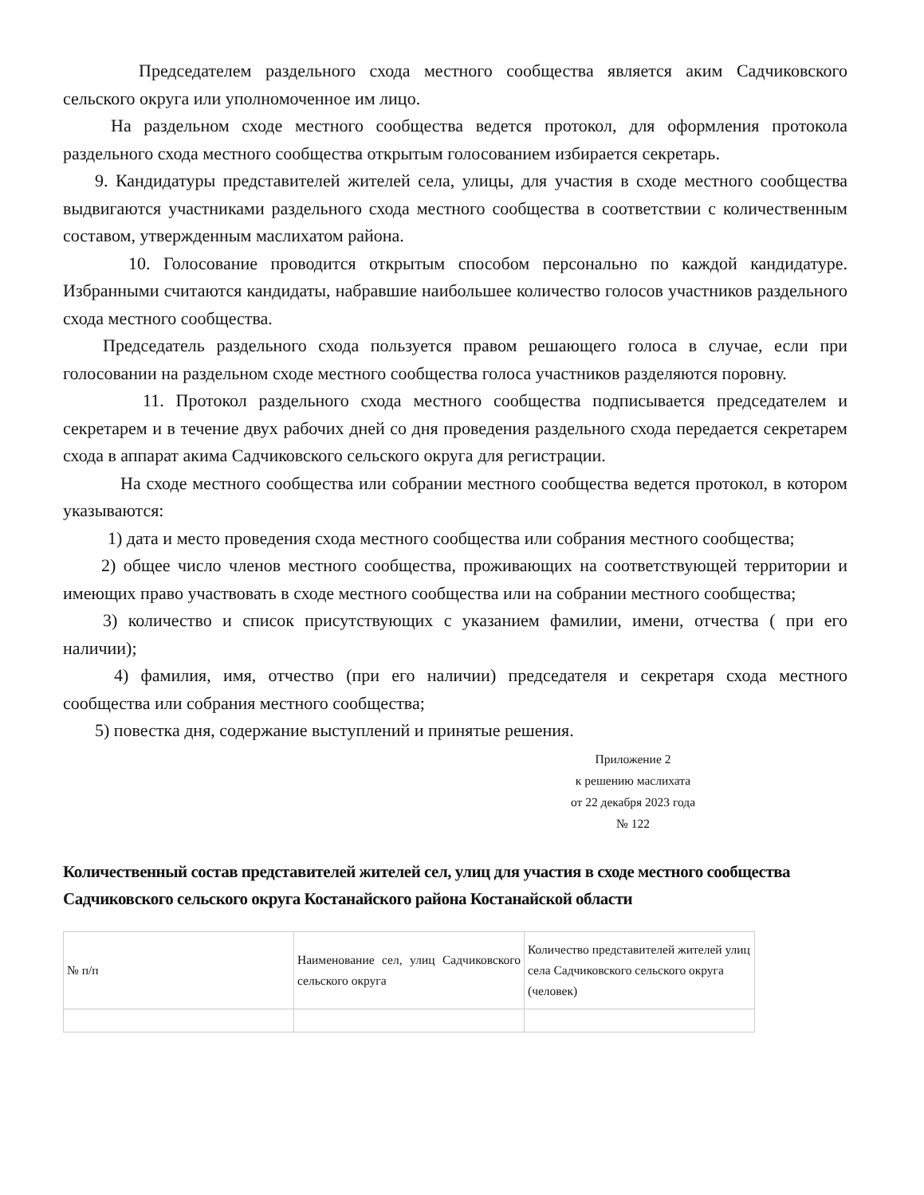Председателем раздельного схода местного сообщества является аким Садчиковского сельского округа или уполномоченное им лицо.
На раздельном сходе местного сообщества ведется протокол, для оформления протокола раздельного схода местного сообщества открытым голосованием избирается секретарь.
9. Кандидатуры представителей жителей села, улицы, для участия в сходе местного сообщества выдвигаются участниками раздельного схода местного сообщества в соответствии с количественным составом, утвержденным маслихатом района.
10. Голосование проводится открытым способом персонально по каждой кандидатуре. Избранными считаются кандидаты, набравшие наибольшее количество голосов участников раздельного схода местного сообщества.
Председатель раздельного схода пользуется правом решающего голоса в случае, если при голосовании на раздельном сходе местного сообщества голоса участников разделяются поровну.
11. Протокол раздельного схода местного сообщества подписывается председателем и секретарем и в течение двух рабочих дней со дня проведения раздельного схода передается секретарем схода в аппарат акима Садчиковского сельского округа для регистрации.
На сходе местного сообщества или собрании местного сообщества ведется протокол, в котором указываются:
1) дата и место проведения схода местного сообщества или собрания местного сообщества;
2) общее число членов местного сообщества, проживающих на соответствующей территории и имеющих право участвовать в сходе местного сообщества или на собрании местного сообщества;
3) количество и список присутствующих с указанием фамилии, имени, отчества ( при его наличии);
4) фамилия, имя, отчество (при его наличии) председателя и секретаря схода местного сообщества или собрания местного сообщества;
5) повестка дня, содержание выступлений и принятые решения.
Приложение 2
к решению маслихата
от 22 декабря 2023 года
№ 122
Количественный состав представителей жителей сел, улиц для участия в сходе местного сообщества Садчиковского сельского округа Костанайского района Костанайской области
| № п/п | Наименование сел, улиц Садчиковского сельского округа | Количество представителей жителей улиц села Садчиковского сельского округа (человек) |